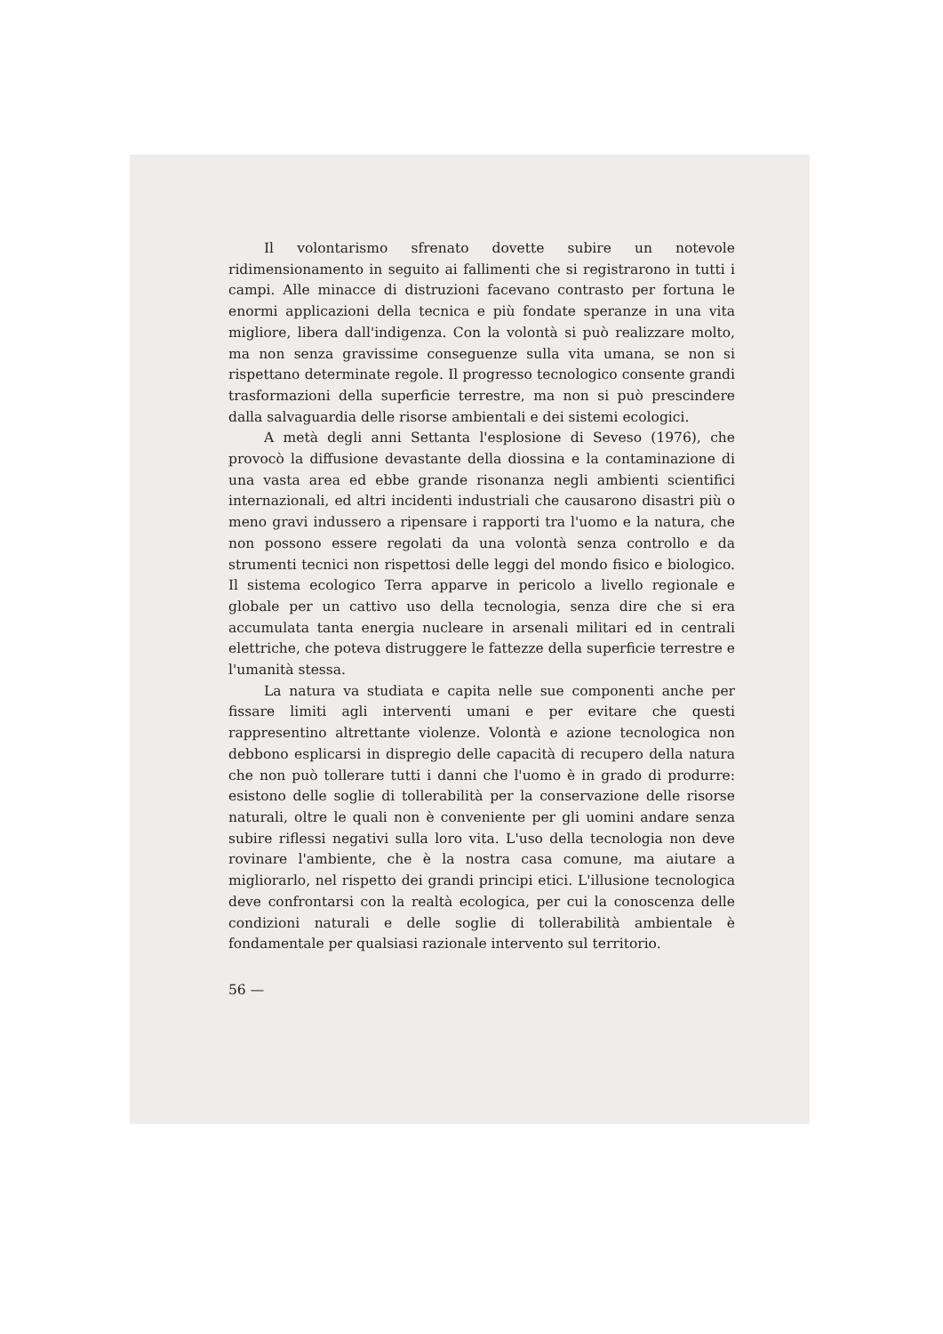Il volontarismo sfrenato dovette subire un notevole ridimensionamento in seguito ai fallimenti che si registrarono in tutti i campi. Alle minacce di distruzioni facevano contrasto per fortuna le enormi applicazioni della tecnica e più fondate speranze in una vita migliore, libera dall'indigenza. Con la volontà si può realizzare molto, ma non senza gravissime conseguenze sulla vita umana, se non si rispettano determinate regole. Il progresso tecnologico consente grandi trasformazioni della superficie terrestre, ma non si può prescindere dalla salvaguardia delle risorse ambientali e dei sistemi ecologici.
A metà degli anni Settanta l'esplosione di Seveso (1976), che provocò la diffusione devastante della diossina e la contaminazione di una vasta area ed ebbe grande risonanza negli ambienti scientifici internazionali, ed altri incidenti industriali che causarono disastri più o meno gravi indussero a ripensare i rapporti tra l'uomo e la natura, che non possono essere regolati da una volontà senza controllo e da strumenti tecnici non rispettosi delle leggi del mondo fisico e biologico. Il sistema ecologico Terra apparve in pericolo a livello regionale e globale per un cattivo uso della tecnologia, senza dire che si era accumulata tanta energia nucleare in arsenali militari ed in centrali elettriche, che poteva distruggere le fattezze della superficie terrestre e l'umanità stessa.
La natura va studiata e capita nelle sue componenti anche per fissare limiti agli interventi umani e per evitare che questi rappresentino altrettante violenze. Volontà e azione tecnologica non debbono esplicarsi in dispregio delle capacità di recupero della natura che non può tollerare tutti i danni che l'uomo è in grado di produrre: esistono delle soglie di tollerabilità per la conservazione delle risorse naturali, oltre le quali non è conveniente per gli uomini andare senza subire riflessi negativi sulla loro vita. L'uso della tecnologia non deve rovinare l'ambiente, che è la nostra casa comune, ma aiutare a migliorarlo, nel rispetto dei grandi principi etici. L'illusione tecnologica deve confrontarsi con la realtà ecologica, per cui la conoscenza delle condizioni naturali e delle soglie di tollerabilità ambientale è fondamentale per qualsiasi razionale intervento sul territorio.
56 —